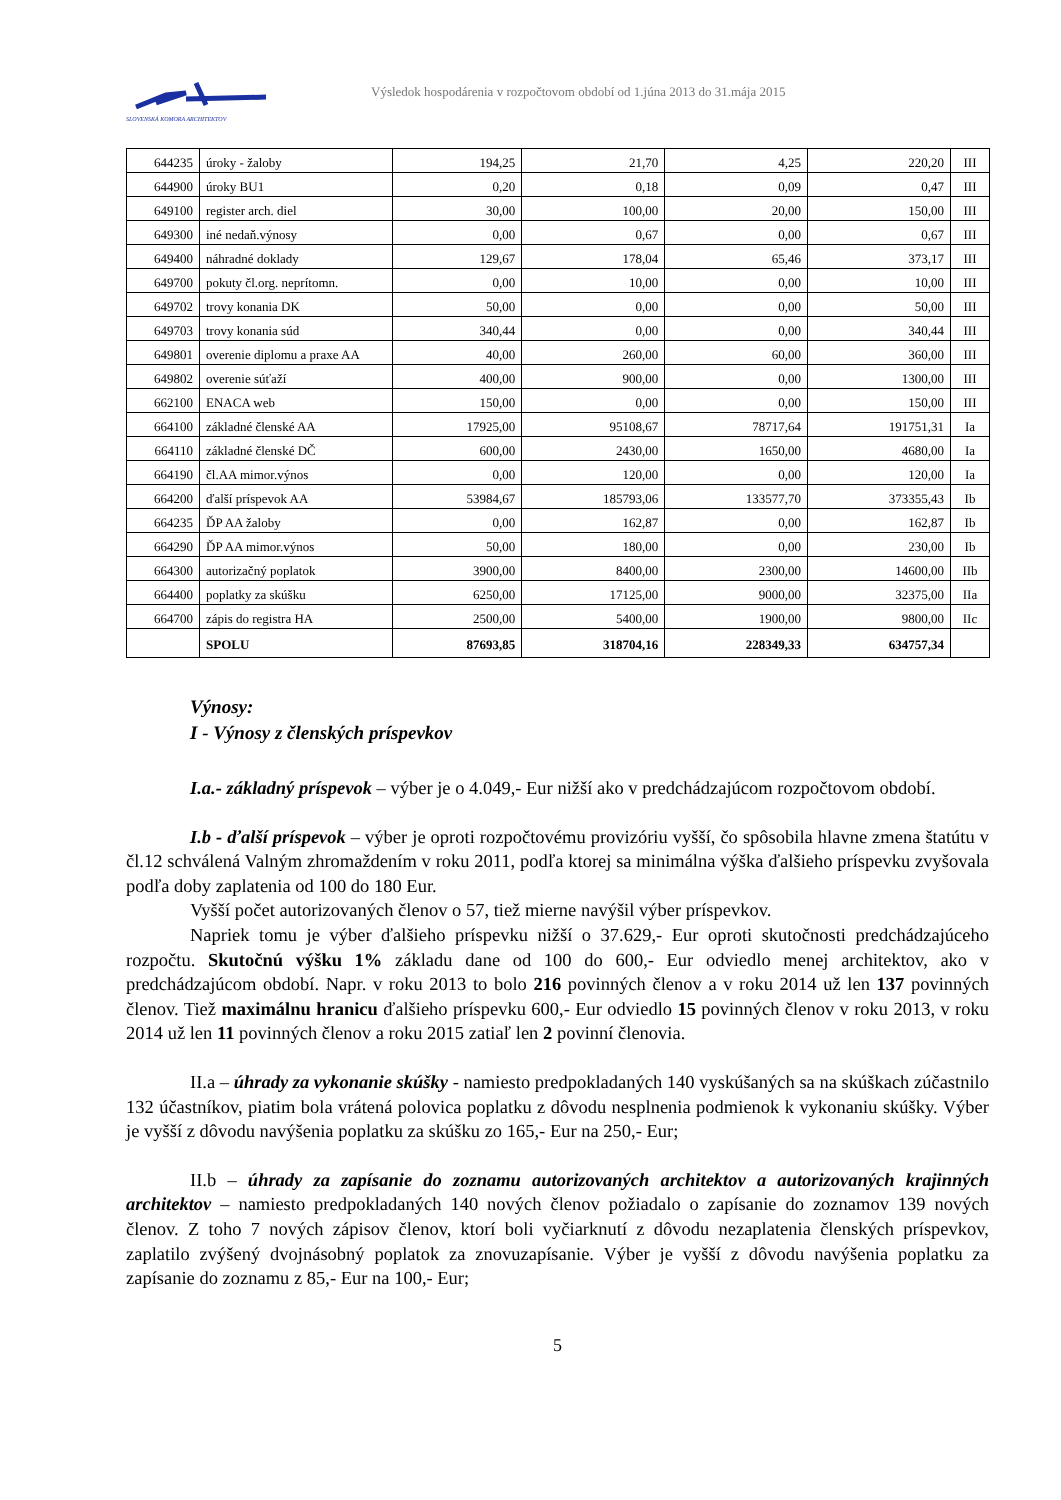SLOVENSKÁ KOMORA ARCHITEKTOV
Výsledok hospodárenia v rozpočtovom období od 1.júna 2013 do 31.mája 2015
| 644235 | úroky - žaloby | 194,25 | 21,70 | 4,25 | 220,20 | III |
| 644900 | úroky BU1 | 0,20 | 0,18 | 0,09 | 0,47 | III |
| 649100 | register arch. diel | 30,00 | 100,00 | 20,00 | 150,00 | III |
| 649300 | iné nedaň.výnosy | 0,00 | 0,67 | 0,00 | 0,67 | III |
| 649400 | náhradné doklady | 129,67 | 178,04 | 65,46 | 373,17 | III |
| 649700 | pokuty čl.org. neprítomn. | 0,00 | 10,00 | 0,00 | 10,00 | III |
| 649702 | trovy konania DK | 50,00 | 0,00 | 0,00 | 50,00 | III |
| 649703 | trovy konania súd | 340,44 | 0,00 | 0,00 | 340,44 | III |
| 649801 | overenie diplomu a praxe AA | 40,00 | 260,00 | 60,00 | 360,00 | III |
| 649802 | overenie súťaží | 400,00 | 900,00 | 0,00 | 1300,00 | III |
| 662100 | ENACA web | 150,00 | 0,00 | 0,00 | 150,00 | III |
| 664100 | základné členské AA | 17925,00 | 95108,67 | 78717,64 | 191751,31 | Ia |
| 664110 | základné členské DČ | 600,00 | 2430,00 | 1650,00 | 4680,00 | Ia |
| 664190 | čl.AA mimor.výnos | 0,00 | 120,00 | 0,00 | 120,00 | Ia |
| 664200 | ďalší príspevok AA | 53984,67 | 185793,06 | 133577,70 | 373355,43 | Ib |
| 664235 | ĎP AA žaloby | 0,00 | 162,87 | 0,00 | 162,87 | Ib |
| 664290 | ĎP AA mimor.výnos | 50,00 | 180,00 | 0,00 | 230,00 | Ib |
| 664300 | autorizačný poplatok | 3900,00 | 8400,00 | 2300,00 | 14600,00 | IIb |
| 664400 | poplatky za skúšku | 6250,00 | 17125,00 | 9000,00 | 32375,00 | IIa |
| 664700 | zápis do registra HA | 2500,00 | 5400,00 | 1900,00 | 9800,00 | IIc |
| | SPOLU | 87693,85 | 318704,16 | 228349,33 | 634757,34 | |
Výnosy:
I - Výnosy z členských príspevkov
I.a.- základný príspevok – výber je o 4.049,- Eur nižší ako v predchádzajúcom rozpočtovom období.
I.b - ďalší príspevok – výber je oproti rozpočtovému provizóriu vyšší, čo spôsobila hlavne zmena štatútu v čl.12 schválená Valným zhromaždením v roku 2011, podľa ktorej sa minimálna výška ďalšieho príspevku zvyšovala podľa doby zaplatenia od 100 do 180 Eur.
Vyšší počet autorizovaných členov o 57, tiež mierne navýšil výber príspevkov.
Napriek tomu je výber ďalšieho príspevku nižší o 37.629,- Eur oproti skutočnosti predchádzajúceho rozpočtu. Skutočnú výšku 1% základu dane od 100 do 600,- Eur odviedlo menej architektov, ako v predchádzajúcom období. Napr. v roku 2013 to bolo 216 povinných členov a v roku 2014 už len 137 povinných členov. Tiež maximálnu hranicu ďalšieho príspevku 600,- Eur odviedlo 15 povinných členov v roku 2013, v roku 2014 už len 11 povinných členov a roku 2015 zatiaľ len 2 povinní členovia.
II.a – úhrady za vykonanie skúšky - namiesto predpokladaných 140 vyskúšaných sa na skúškach zúčastnilo 132 účastníkov, piatim bola vrátená polovica poplatku z dôvodu nesplnenia podmienok k vykonaniu skúšky. Výber je vyšší z dôvodu navýšenia poplatku za skúšku zo 165,- Eur na 250,- Eur;
II.b – úhrady za zapísanie do zoznamu autorizovaných architektov a autorizovaných krajinných architektov – namiesto predpokladaných 140 nových členov požiadalo o zapísanie do zoznamov 139 nových členov. Z toho 7 nových zápisov členov, ktorí boli vyčiarknutí z dôvodu nezaplatenia členských príspevkov, zaplatilo zvýšený dvojnásobný poplatok za znovuzapísanie. Výber je vyšší z dôvodu navýšenia poplatku za zapísanie do zoznamu z 85,- Eur na 100,- Eur;
5